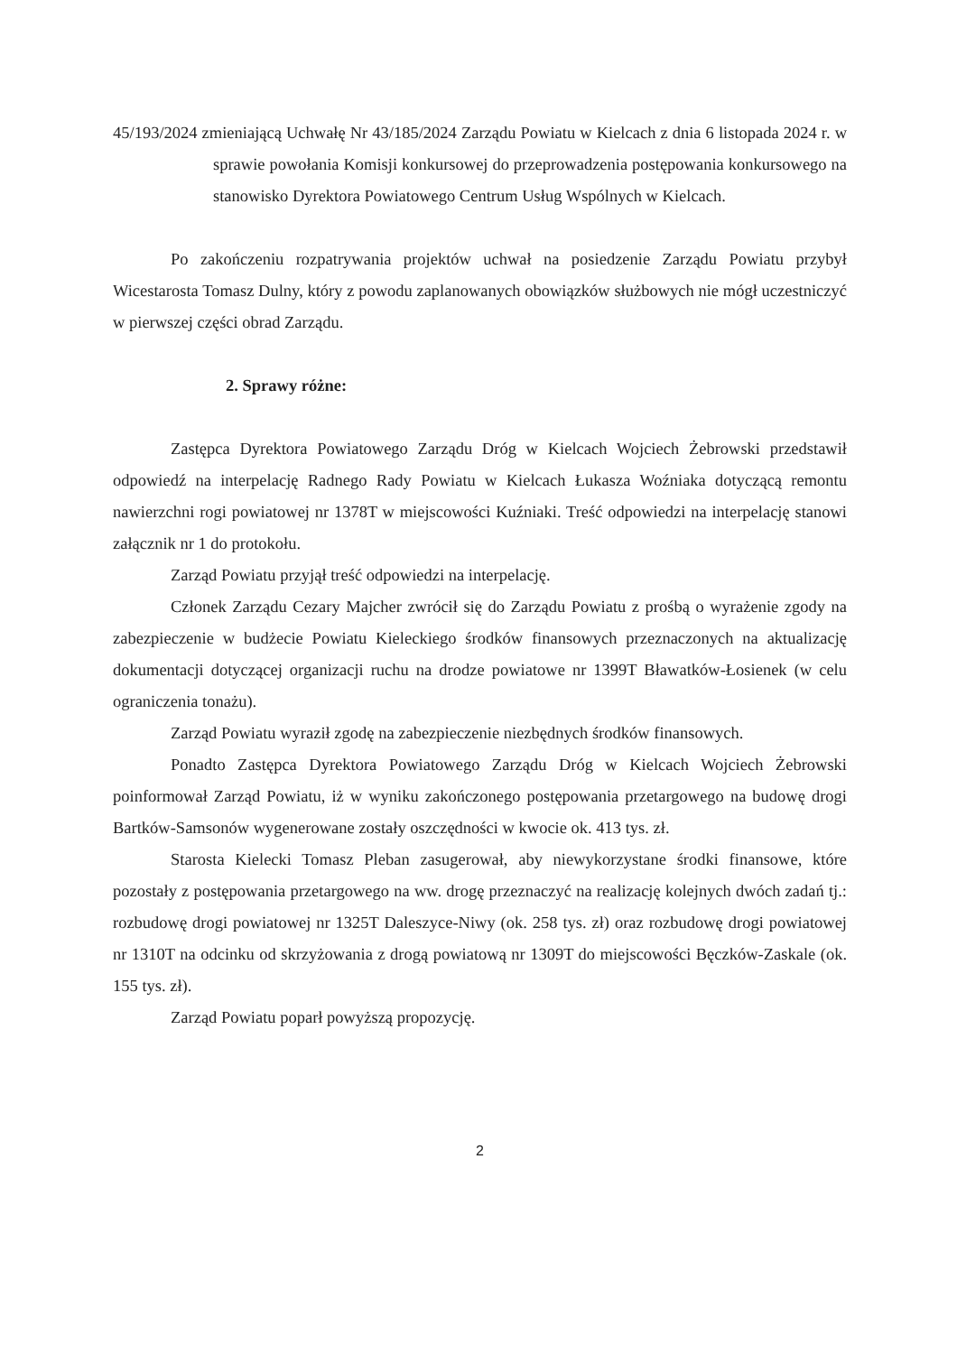45/193/2024 zmieniającą Uchwałę Nr 43/185/2024 Zarządu Powiatu w Kielcach z dnia 6 listopada 2024 r. w sprawie powołania Komisji konkursowej do przeprowadzenia postępowania konkursowego na stanowisko Dyrektora Powiatowego Centrum Usług Wspólnych w Kielcach.
Po zakończeniu rozpatrywania projektów uchwał na posiedzenie Zarządu Powiatu przybył Wicestarosta Tomasz Dulny, który z powodu zaplanowanych obowiązków służbowych nie mógł uczestniczyć w pierwszej części obrad Zarządu.
2. Sprawy różne:
Zastępca Dyrektora Powiatowego Zarządu Dróg w Kielcach Wojciech Żebrowski przedstawił odpowiedź na interpelację Radnego Rady Powiatu w Kielcach Łukasza Woźniaka dotyczącą remontu nawierzchni rogi powiatowej nr 1378T w miejscowości Kuźniaki. Treść odpowiedzi na interpelację stanowi załącznik nr 1 do protokołu.
Zarząd Powiatu przyjął treść odpowiedzi na interpelację.
Członek Zarządu Cezary Majcher zwrócił się do Zarządu Powiatu z prośbą o wyrażenie zgody na zabezpieczenie w budżecie Powiatu Kieleckiego środków finansowych przeznaczonych na aktualizację dokumentacji dotyczącej organizacji ruchu na drodze powiatowe nr 1399T Bławatków-Łosienek (w celu ograniczenia tonażu).
Zarząd Powiatu wyraził zgodę na zabezpieczenie niezbędnych środków finansowych.
Ponadto Zastępca Dyrektora Powiatowego Zarządu Dróg w Kielcach Wojciech Żebrowski poinformował Zarząd Powiatu, iż w wyniku zakończonego postępowania przetargowego na budowę drogi Bartków-Samsonów wygenerowane zostały oszczędności w kwocie ok. 413 tys. zł.
Starosta Kielecki Tomasz Pleban zasugerował, aby niewykorzystane środki finansowe, które pozostały z postępowania przetargowego na ww. drogę przeznaczyć na realizację kolejnych dwóch zadań tj.: rozbudowę drogi powiatowej nr 1325T Daleszyce-Niwy (ok. 258 tys. zł) oraz rozbudowę drogi powiatowej nr 1310T na odcinku od skrzyżowania z drogą powiatową nr 1309T do miejscowości Bęczków-Zaskale (ok. 155 tys. zł).
Zarząd Powiatu poparł powyższą propozycję.
2